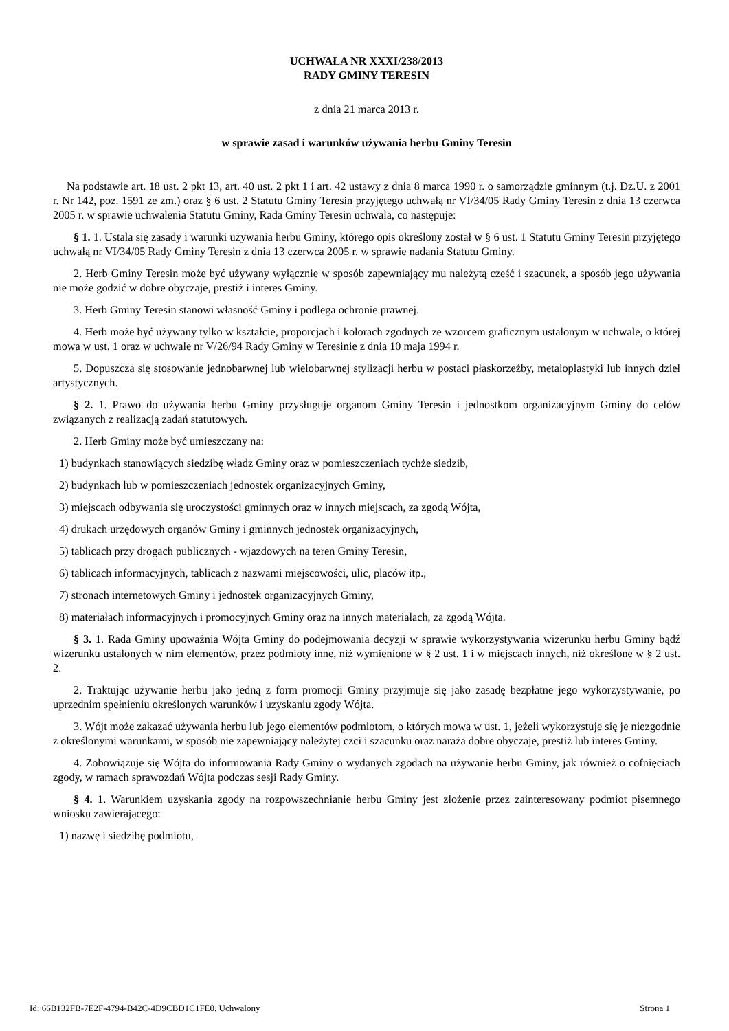UCHWAŁA NR XXXI/238/2013
RADY GMINY TERESIN
z dnia 21 marca 2013 r.
w sprawie zasad i warunków używania herbu Gminy Teresin
Na podstawie art. 18 ust. 2 pkt 13, art. 40 ust. 2 pkt 1 i art. 42 ustawy z dnia 8 marca 1990 r. o samorządzie gminnym (t.j. Dz.U. z 2001 r. Nr 142, poz. 1591 ze zm.) oraz § 6 ust. 2 Statutu Gminy Teresin przyjętego uchwałą nr VI/34/05 Rady Gminy Teresin z dnia 13 czerwca 2005 r. w sprawie uchwalenia Statutu Gminy, Rada Gminy Teresin uchwala, co następuje:
§ 1. 1. Ustala się zasady i warunki używania herbu Gminy, którego opis określony został w § 6 ust. 1 Statutu Gminy Teresin przyjętego uchwałą nr VI/34/05 Rady Gminy Teresin z dnia 13 czerwca 2005 r. w sprawie nadania Statutu Gminy.
2. Herb Gminy Teresin może być używany wyłącznie w sposób zapewniający mu należytą cześć i szacunek, a sposób jego używania nie może godzić w dobre obyczaje, prestiż i interes Gminy.
3. Herb Gminy Teresin stanowi własność Gminy i podlega ochronie prawnej.
4. Herb może być używany tylko w kształcie, proporcjach i kolorach zgodnych ze wzorcem graficznym ustalonym w uchwale, o której mowa w ust. 1 oraz w uchwale nr V/26/94 Rady Gminy w Teresinie z dnia 10 maja 1994 r.
5. Dopuszcza się stosowanie jednobarwnej lub wielobarwnej stylizacji herbu w postaci płaskorzeźby, metaloplastyki lub innych dzieł artystycznych.
§ 2. 1. Prawo do używania herbu Gminy przysługuje organom Gminy Teresin i jednostkom organizacyjnym Gminy do celów związanych z realizacją zadań statutowych.
2. Herb Gminy może być umieszczany na:
1) budynkach stanowiących siedzibę władz Gminy oraz w pomieszczeniach tychże siedzib,
2) budynkach lub w pomieszczeniach jednostek organizacyjnych Gminy,
3) miejscach odbywania się uroczystości gminnych oraz w innych miejscach, za zgodą Wójta,
4) drukach urzędowych organów Gminy i gminnych jednostek organizacyjnych,
5) tablicach przy drogach publicznych - wjazdowych na teren Gminy Teresin,
6) tablicach informacyjnych, tablicach z nazwami miejscowości, ulic, placów itp.,
7) stronach internetowych Gminy i jednostek organizacyjnych Gminy,
8) materiałach informacyjnych i promocyjnych Gminy oraz na innych materiałach, za zgodą Wójta.
§ 3. 1. Rada Gminy upoważnia Wójta Gminy do podejmowania decyzji w sprawie wykorzystywania wizerunku herbu Gminy bądź wizerunku ustalonych w nim elementów, przez podmioty inne, niż wymienione w § 2 ust. 1 i w miejscach innych, niż określone w § 2 ust. 2.
2. Traktując używanie herbu jako jedną z form promocji Gminy przyjmuje się jako zasadę bezpłatne jego wykorzystywanie, po uprzednim spełnieniu określonych warunków i uzyskaniu zgody Wójta.
3. Wójt może zakazać używania herbu lub jego elementów podmiotom, o których mowa w ust. 1, jeżeli wykorzystuje się je niezgodnie z określonymi warunkami, w sposób nie zapewniający należytej czci i szacunku oraz naraża dobre obyczaje, prestiż lub interes Gminy.
4. Zobowiązuje się Wójta do informowania Rady Gminy o wydanych zgodach na używanie herbu Gminy, jak również o cofnięciach zgody, w ramach sprawozdań Wójta podczas sesji Rady Gminy.
§ 4. 1. Warunkiem uzyskania zgody na rozpowszechnianie herbu Gminy jest złożenie przez zainteresowany podmiot pisemnego wniosku zawierającego:
1) nazwę i siedzibę podmiotu,
Id: 66B132FB-7E2F-4794-B42C-4D9CBD1C1FE0. Uchwalony Strona 1